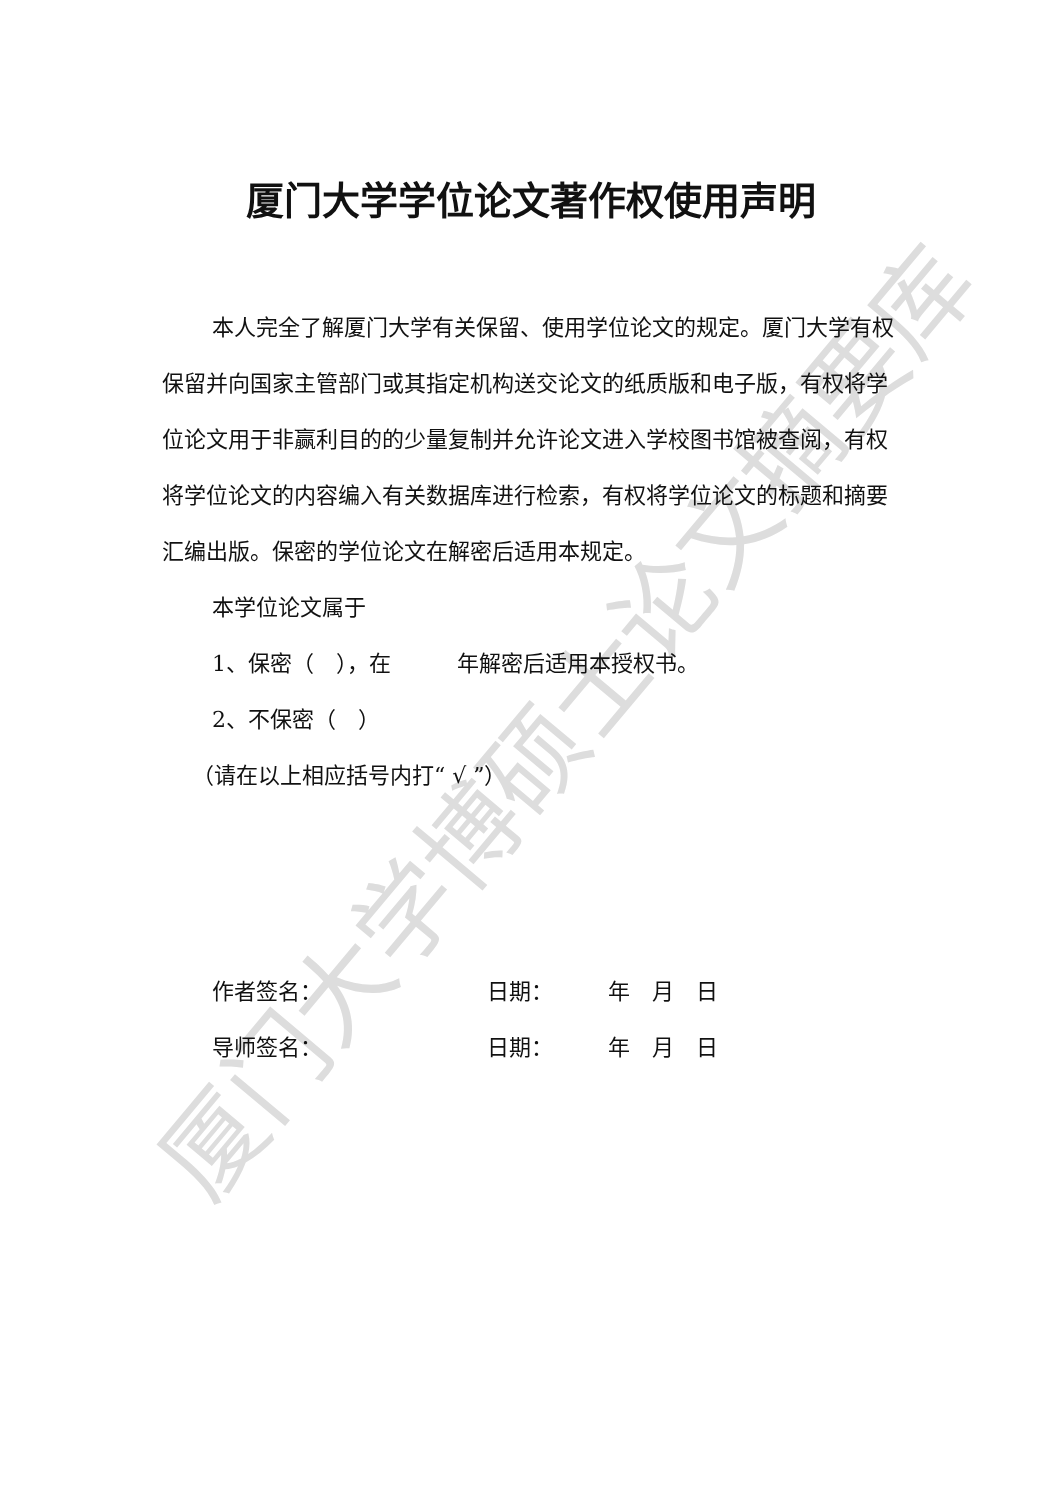厦门大学博硕士论文摘要库
厦门大学学位论文著作权使用声明
本人完全了解厦门大学有关保留、使用学位论文的规定。厦门大学有权保留并向国家主管部门或其指定机构送交论文的纸质版和电子版，有权将学位论文用于非赢利目的的少量复制并允许论文进入学校图书馆被查阅，有权将学位论文的内容编入有关数据库进行检索，有权将学位论文的标题和摘要汇编出版。保密的学位论文在解密后适用本规定。
本学位论文属于
1、保密（　），在　　　年解密后适用本授权书。
2、不保密（　）
（请在以上相应括号内打“ √ ”）
作者签名： 日期：　　　年　月　日
导师签名： 日期：　　　年　月　日